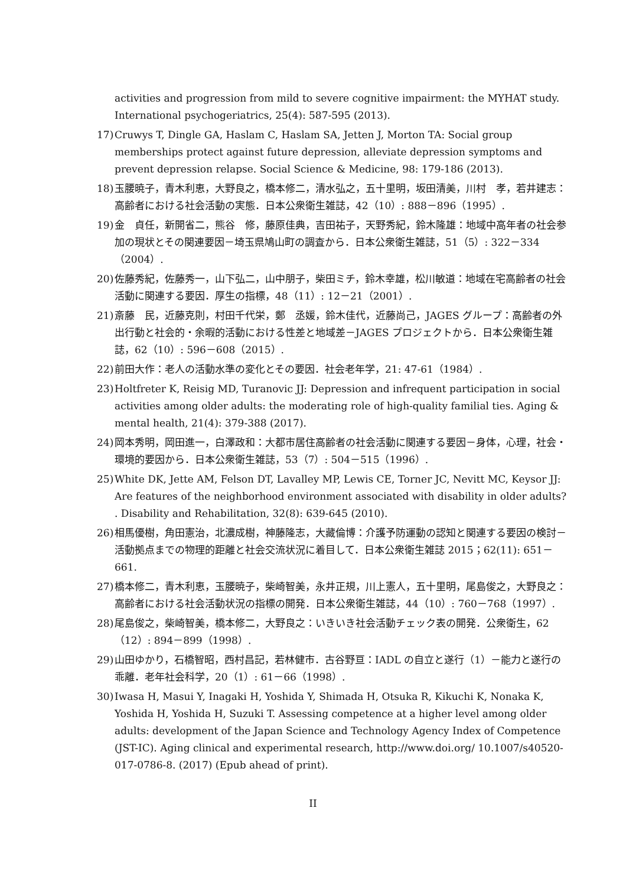activities and progression from mild to severe cognitive impairment: the MYHAT study. International psychogeriatrics, 25(4): 587-595 (2013).
17) Cruwys T, Dingle GA, Haslam C, Haslam SA, Jetten J, Morton TA: Social group memberships protect against future depression, alleviate depression symptoms and prevent depression relapse. Social Science & Medicine, 98: 179-186 (2013).
18) 玉腰暁子，青木利恵，大野良之，橋本修二，清水弘之，五十里明，坂田清美，川村　孝，若井建志：高齢者における社会活動の実態．日本公衆衛生雑誌，42（10）: 888－896（1995）.
19) 金　貞任，新開省二，熊谷　修，藤原佳典，吉田祐子，天野秀紀，鈴木隆雄：地域中高年者の社会参加の現状とその関連要因－埼玉県鳩山町の調査から．日本公衆衛生雑誌，51（5）: 322－334（2004）.
20) 佐藤秀紀，佐藤秀一，山下弘二，山中朋子，柴田ミチ，鈴木幸雄，松川敏道：地域在宅高齢者の社会活動に関連する要因．厚生の指標，48（11）: 12－21（2001）.
21) 斎藤　民，近藤克則，村田千代栄，鄭　丞媛，鈴木佳代，近藤尚己，JAGES グループ：高齢者の外出行動と社会的・余暇的活動における性差と地域差－JAGES プロジェクトから．日本公衆衛生雑誌，62（10）: 596－608（2015）.
22) 前田大作：老人の活動水準の変化とその要因．社会老年学，21: 47-61（1984）.
23) Holtfreter K, Reisig MD, Turanovic JJ: Depression and infrequent participation in social activities among older adults: the moderating role of high-quality familial ties. Aging & mental health, 21(4): 379-388 (2017).
24) 岡本秀明，岡田進一，白澤政和：大都市居住高齢者の社会活動に関連する要因－身体，心理，社会・環境的要因から．日本公衆衛生雑誌，53（7）: 504－515（1996）.
25) White DK, Jette AM, Felson DT, Lavalley MP, Lewis CE, Torner JC, Nevitt MC, Keysor JJ: Are features of the neighborhood environment associated with disability in older adults? . Disability and Rehabilitation, 32(8): 639-645 (2010).
26) 相馬優樹，角田憲治，北濃成樹，神藤隆志，大藏倫博：介護予防運動の認知と関連する要因の検討－活動拠点までの物理的距離と社会交流状況に着目して．日本公衆衛生雑誌 2015；62(11): 651－661.
27) 橋本修二，青木利恵，玉腰暁子，柴崎智美，永井正規，川上憲人，五十里明，尾島俊之，大野良之：高齢者における社会活動状況の指標の開発．日本公衆衛生雑誌，44（10）: 760－768（1997）.
28) 尾島俊之，柴崎智美，橋本修二，大野良之：いきいき社会活動チェック表の開発．公衆衛生，62（12）: 894－899（1998）.
29) 山田ゆかり，石橋智昭，西村昌記，若林健市．古谷野亘：IADL の自立と遂行（1）－能力と遂行の乖離．老年社会科学，20（1）: 61－66（1998）.
30) Iwasa H, Masui Y, Inagaki H, Yoshida Y, Shimada H, Otsuka R, Kikuchi K, Nonaka K, Yoshida H, Yoshida H, Suzuki T. Assessing competence at a higher level among older adults: development of the Japan Science and Technology Agency Index of Competence (JST-IC). Aging clinical and experimental research, http://www.doi.org/ 10.1007/s40520-017-0786-8. (2017) (Epub ahead of print).
II